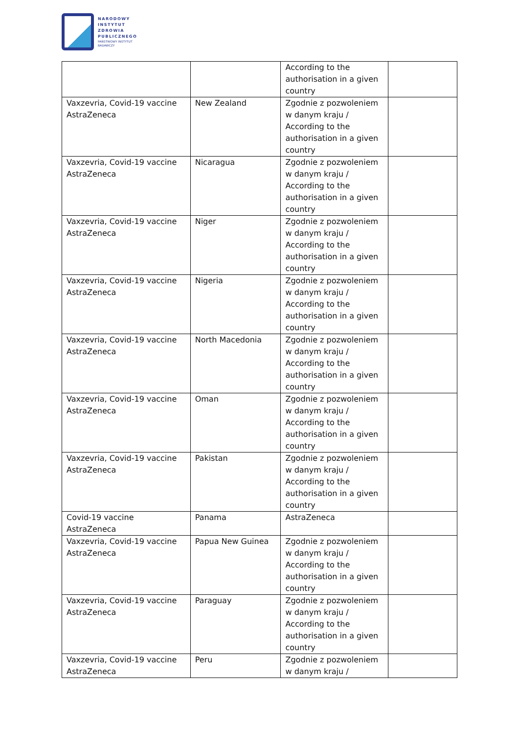NARODOWY
INSTYTUT
ZDROWIA
PUBLICZNEGO
PAŃSTWOWY INSTYTUT
BADAWCZY
| | | According to the authorisation in a given country | |
| Vaxzevria, Covid-19 vaccine AstraZeneca | New Zealand | Zgodnie z pozwoleniem w danym kraju / According to the authorisation in a given country | |
| Vaxzevria, Covid-19 vaccine AstraZeneca | Nicaragua | Zgodnie z pozwoleniem w danym kraju / According to the authorisation in a given country | |
| Vaxzevria, Covid-19 vaccine AstraZeneca | Niger | Zgodnie z pozwoleniem w danym kraju / According to the authorisation in a given country | |
| Vaxzevria, Covid-19 vaccine AstraZeneca | Nigeria | Zgodnie z pozwoleniem w danym kraju / According to the authorisation in a given country | |
| Vaxzevria, Covid-19 vaccine AstraZeneca | North Macedonia | Zgodnie z pozwoleniem w danym kraju / According to the authorisation in a given country | |
| Vaxzevria, Covid-19 vaccine AstraZeneca | Oman | Zgodnie z pozwoleniem w danym kraju / According to the authorisation in a given country | |
| Vaxzevria, Covid-19 vaccine AstraZeneca | Pakistan | Zgodnie z pozwoleniem w danym kraju / According to the authorisation in a given country | |
| Covid-19 vaccine AstraZeneca | Panama | AstraZeneca | |
| Vaxzevria, Covid-19 vaccine AstraZeneca | Papua New Guinea | Zgodnie z pozwoleniem w danym kraju / According to the authorisation in a given country | |
| Vaxzevria, Covid-19 vaccine AstraZeneca | Paraguay | Zgodnie z pozwoleniem w danym kraju / According to the authorisation in a given country | |
| Vaxzevria, Covid-19 vaccine AstraZeneca | Peru | Zgodnie z pozwoleniem w danym kraju / | |